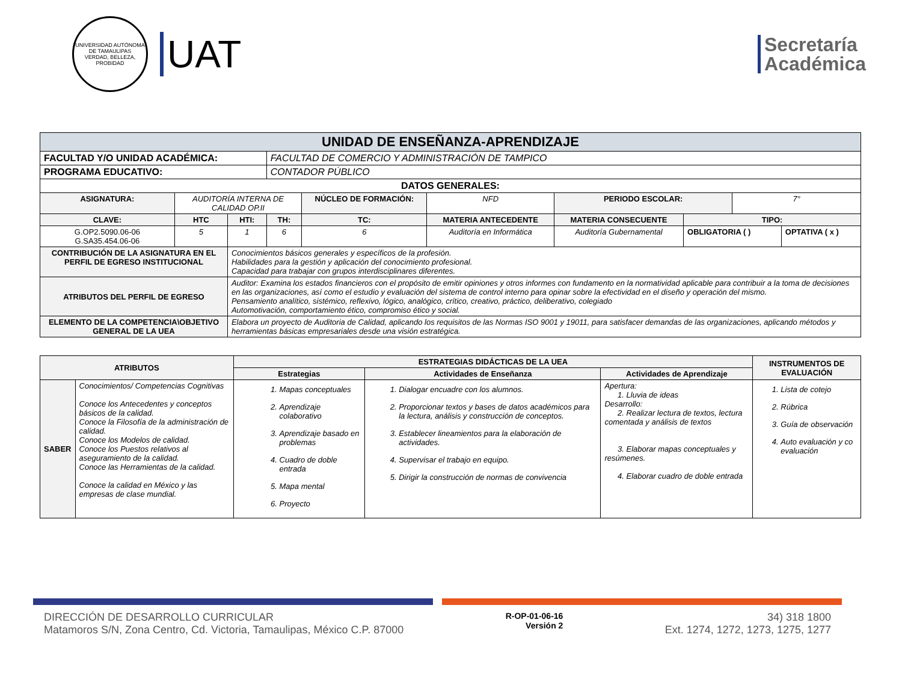UNIVERSIDAD AUTÓNOMA DE TAMAULIPAS
VERDAD, BELLEZA, PROBIDAD
UAT
Secretaría
Académica
| UNIDAD DE ENSEÑANZA-APRENDIZAJE | | | | | | | | | |
| --- | --- | --- | --- | --- | --- | --- | --- | --- | --- |
| FACULTAD Y/O UNIDAD ACADÉMICA: | | | FACULTAD DE COMERCIO Y ADMINISTRACIÓN DE TAMPICO | | | | | | |
| PROGRAMA EDUCATIVO: | | | CONTADOR PÚBLICO | | | | | | |
| DATOS GENERALES: | | | | | | | | | |
| ASIGNATURA: | AUDITORÍA INTERNA DE CALIDAD OP.II | | | NÚCLEO DE FORMACIÓN: | NFD | PERIODO ESCOLAR: | | 7° | |
| CLAVE: | HTC | HTI: | TH: | TC: | MATERIA ANTECEDENTE | MATERIA CONSECUENTE | TIPO: | | |
| G.OP2.5090.06-06 G.SA35.454.06-06 | 5 | 1 | 6 | 6 | Auditoría en Informática | Auditoría Gubernamental | OBLIGATORIA ( ) | | OPTATIVA ( x ) |
| CONTRIBUCIÓN DE LA ASIGNATURA EN EL PERFIL DE EGRESO INSTITUCIONAL | | Conocimientos básicos generales y específicos de la profesión. Habilidades para la gestión y aplicación del conocimiento profesional. Capacidad para trabajar con grupos interdisciplinares diferentes. | | | | | | | |
| ATRIBUTOS DEL PERFIL DE EGRESO | | Auditor: Examina los estados financieros con el propósito de emitir opiniones y otros informes con fundamento en la normatividad aplicable para contribuir a la toma de decisiones en las organizaciones, así como el estudio y evaluación del sistema de control interno para opinar sobre la efectividad en el diseño y operación del mismo. Pensamiento analítico, sistémico, reflexivo, lógico, analógico, crítico, creativo, práctico, deliberativo, colegiado Automotivación, comportamiento ético, compromiso ético y social. | | | | | | | |
| ELEMENTO DE LA COMPETENCIA\OBJETIVO GENERAL DE LA UEA | | Elabora un proyecto de Auditoria de Calidad, aplicando los requisitos de las Normas ISO 9001 y 19011, para satisfacer demandas de las organizaciones, aplicando métodos y herramientas básicas empresariales desde una visión estratégica. | | | | | | | |
| ATRIBUTOS | | ESTRATEGIAS DIDÁCTICAS DE LA UEA | | | INSTRUMENTOS DE EVALUACIÓN |
| --- | --- | --- | --- | --- | --- |
| | | Estrategias | Actividades de Enseñanza | Actividades de Aprendizaje | |
| SABER | Conocimientos/ Competencias Cognitivas Conoce los Antecedentes y conceptos básicos de la calidad. Conoce la Filosofía de la administración de calidad. Conoce los Modelos de calidad. Conoce los Puestos relativos al aseguramiento de la calidad. Conoce las Herramientas de la calidad. Conoce la calidad en México y las empresas de clase mundial. | 1. Mapas conceptuales 2. Aprendizaje colaborativo 3. Aprendizaje basado en problemas 4. Cuadro de doble entrada 5. Mapa mental 6. Proyecto | 1. Dialogar encuadre con los alumnos. 2. Proporcionar textos y bases de datos académicos para la lectura, análisis y construcción de conceptos. 3. Establecer lineamientos para la elaboración de actividades. 4. Supervisar el trabajo en equipo. 5. Dirigir la construcción de normas de convivencia | Apertura: 1. Lluvia de ideas Desarrollo: 2. Realizar lectura de textos, lectura comentada y análisis de textos 3. Elaborar mapas conceptuales y resúmenes. 4. Elaborar cuadro de doble entrada | 1. Lista de cotejo 2. Rúbrica 3. Guía de observación 4. Auto evaluación y co evaluación |
DIRECCIÓN DE DESARROLLO CURRICULAR
Matamoros S/N, Zona Centro, Cd. Victoria, Tamaulipas, México C.P. 87000
R-OP-01-06-16
Versión 2
34) 318 1800
Ext. 1274, 1272, 1273, 1275, 1277